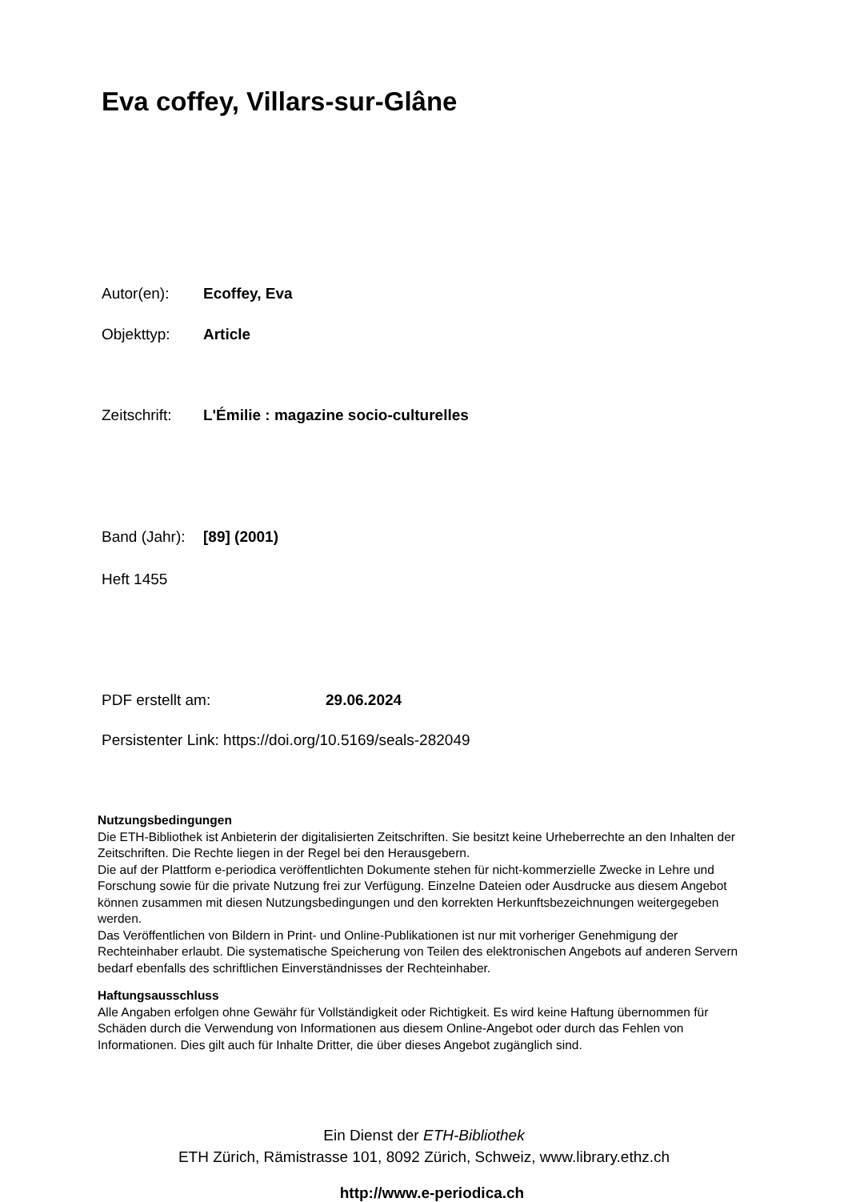Eva coffey, Villars-sur-Glâne
Autor(en): Ecoffey, Eva
Objekttyp: Article
Zeitschrift: L'Émilie : magazine socio-culturelles
Band (Jahr): [89] (2001)
Heft 1455
PDF erstellt am: 29.06.2024
Persistenter Link: https://doi.org/10.5169/seals-282049
Nutzungsbedingungen
Die ETH-Bibliothek ist Anbieterin der digitalisierten Zeitschriften. Sie besitzt keine Urheberrechte an den Inhalten der Zeitschriften. Die Rechte liegen in der Regel bei den Herausgebern.
Die auf der Plattform e-periodica veröffentlichten Dokumente stehen für nicht-kommerzielle Zwecke in Lehre und Forschung sowie für die private Nutzung frei zur Verfügung. Einzelne Dateien oder Ausdrucke aus diesem Angebot können zusammen mit diesen Nutzungsbedingungen und den korrekten Herkunftsbezeichnungen weitergegeben werden.
Das Veröffentlichen von Bildern in Print- und Online-Publikationen ist nur mit vorheriger Genehmigung der Rechteinhaber erlaubt. Die systematische Speicherung von Teilen des elektronischen Angebots auf anderen Servern bedarf ebenfalls des schriftlichen Einverständnisses der Rechteinhaber.
Haftungsausschluss
Alle Angaben erfolgen ohne Gewähr für Vollständigkeit oder Richtigkeit. Es wird keine Haftung übernommen für Schäden durch die Verwendung von Informationen aus diesem Online-Angebot oder durch das Fehlen von Informationen. Dies gilt auch für Inhalte Dritter, die über dieses Angebot zugänglich sind.
Ein Dienst der ETH-Bibliothek
ETH Zürich, Rämistrasse 101, 8092 Zürich, Schweiz, www.library.ethz.ch
http://www.e-periodica.ch